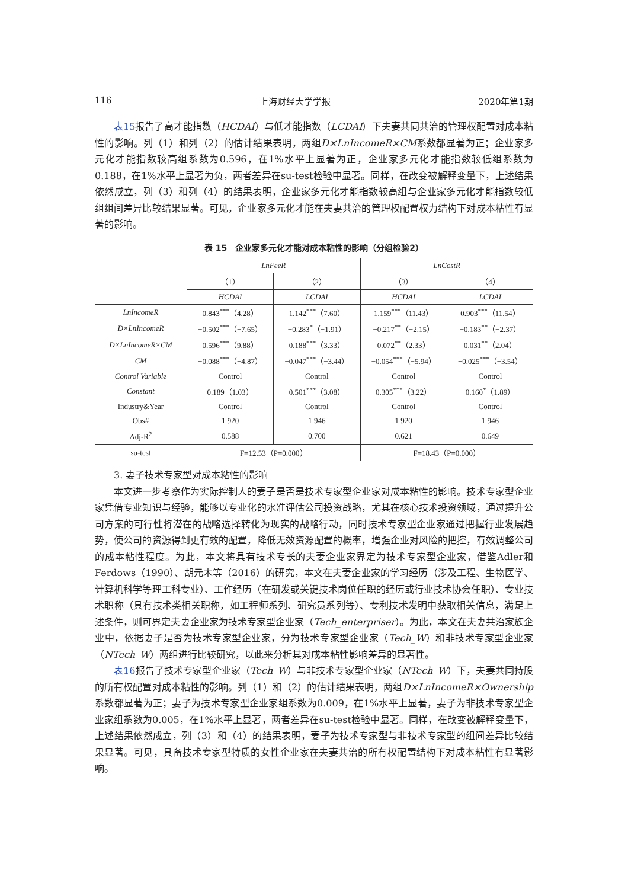116 上海财经大学学报 2020年第1期
表15报告了高才能指数（HCDAI）与低才能指数（LCDAI）下夫妻共同共治的管理权配置对成本粘性的影响。列（1）和列（2）的估计结果表明，两组D×LnIncomeR×CM系数都显著为正；企业家多元化才能指数较高组系数为0.596，在1%水平上显著为正，企业家多元化才能指数较低组系数为0.188，在1%水平上显著为负，两者差异在su-test检验中显著。同样，在改变被解释变量下，上述结果依然成立，列（3）和列（4）的结果表明，企业家多元化才能指数较高组与企业家多元化才能指数较低组组间差异比较结果显著。可见，企业家多元化才能在夫妻共治的管理权配置权力结构下对成本粘性有显著的影响。
表 15　企业家多元化才能对成本粘性的影响（分组检验2）
| | LnFeeR | | LnCostR | |
| --- | --- | --- | --- | --- |
| | （1） | （2） | （3） | （4） |
| | HCDAI | LCDAI | HCDAI | LCDAI |
| LnIncomeR | 0.843<sup>***</sup>（4.28） | 1.142<sup>***</sup>（7.60） | 1.159<sup>***</sup>（11.43） | 0.903<sup>***</sup>（11.54） |
| D×LnIncomeR | −0.502<sup>***</sup>（−7.65） | −0.283<sup>*</sup>（−1.91） | −0.217<sup>**</sup>（−2.15） | −0.183<sup>**</sup>（−2.37） |
| D×LnIncomeR×CM | 0.596<sup>***</sup>（9.88） | 0.188<sup>***</sup>（3.33） | 0.072<sup>**</sup>（2.33） | 0.031<sup>**</sup>（2.04） |
| CM | −0.088<sup>***</sup>（−4.87） | −0.047<sup>***</sup>（−3.44） | −0.054<sup>***</sup>（−5.94） | −0.025<sup>***</sup>（−3.54） |
| Control Variable | Control | Control | Control | Control |
| Constant | 0.189（1.03） | 0.501<sup>***</sup>（3.08） | 0.305<sup>***</sup>（3.22） | 0.160<sup>*</sup>（1.89） |
| Industry&Year | Control | Control | Control | Control |
| Obs# | 1 920 | 1 946 | 1 920 | 1 946 |
| Adj-R<sup>2</sup> | 0.588 | 0.700 | 0.621 | 0.649 |
| su-test | F=12.53（P=0.000） | | F=18.43（P=0.000） | |
3. 妻子技术专家型对成本粘性的影响
本文进一步考察作为实际控制人的妻子是否是技术专家型企业家对成本粘性的影响。技术专家型企业家凭借专业知识与经验，能够以专业化的水准评估公司投资战略，尤其在核心技术投资领域，通过提升公司方案的可行性将潜在的战略选择转化为现实的战略行动，同时技术专家型企业家通过把握行业发展趋势，使公司的资源得到更有效的配置，降低无效资源配置的概率，增强企业对风险的把控，有效调整公司的成本粘性程度。为此，本文将具有技术专长的夫妻企业家界定为技术专家型企业家，借鉴Adler和Ferdows（1990）、胡元木等（2016）的研究，本文在夫妻企业家的学习经历（涉及工程、生物医学、计算机科学等理工科专业）、工作经历（在研发或关键技术岗位任职的经历或行业技术协会任职）、专业技术职称（具有技术类相关职称，如工程师系列、研究员系列等）、专利技术发明中获取相关信息，满足上述条件，则可界定夫妻企业家为技术专家型企业家（Tech_enterpriser）。为此，本文在夫妻共治家族企业中，依据妻子是否为技术专家型企业家，分为技术专家型企业家（Tech_W）和非技术专家型企业家（NTech_W）两组进行比较研究，以此来分析其对成本粘性影响差异的显著性。
表16报告了技术专家型企业家（Tech_W）与非技术专家型企业家（NTech_W）下，夫妻共同持股的所有权配置对成本粘性的影响。列（1）和（2）的估计结果表明，两组D×LnIncomeR×Ownership系数都显著为正；妻子为技术专家型企业家组系数为0.009，在1%水平上显著，妻子为非技术专家型企业家组系数为0.005，在1%水平上显著，两者差异在su-test检验中显著。同样，在改变被解释变量下，上述结果依然成立，列（3）和（4）的结果表明，妻子为技术专家型与非技术专家型的组间差异比较结果显著。可见，具备技术专家型特质的女性企业家在夫妻共治的所有权配置结构下对成本粘性有显著影响。